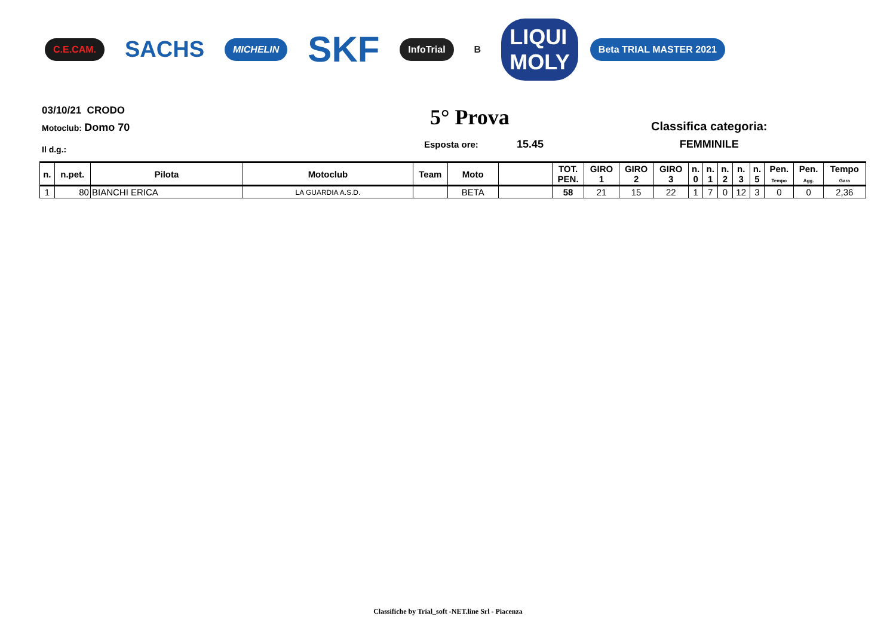C.E.CAM. SACHS MICHELIN SKF InfoTrial B LIQUI
MOLY Beta TRIAL MASTER 2021
03/10/21 CRODO
Motoclub: Domo 70
Il d.g.:
5° Prova
Esposta ore: 15.45
Classifica categoria:
FEMMINILE
| n. | n.pet. | Pilota | Motoclub | Team | Moto | | TOT. PEN. | GIRO 1 | GIRO 2 | GIRO 3 | n. 0 | n. 1 | n. 2 | n. 3 | n. 5 | Pen. Tempo | Pen. Agg. | Tempo Gara |
| --- | --- | --- | --- | --- | --- | --- | --- | --- | --- | --- | --- | --- | --- | --- | --- | --- | --- | --- |
| 1 | 80 | BIANCHI ERICA | LA GUARDIA A.S.D. | | BETA | | 58 | 21 | 15 | 22 | 1 | 7 | 0 | 12 | 3 | 0 | 0 | 2,36 |
Classifiche by Trial_soft -NET.line Srl - Piacenza